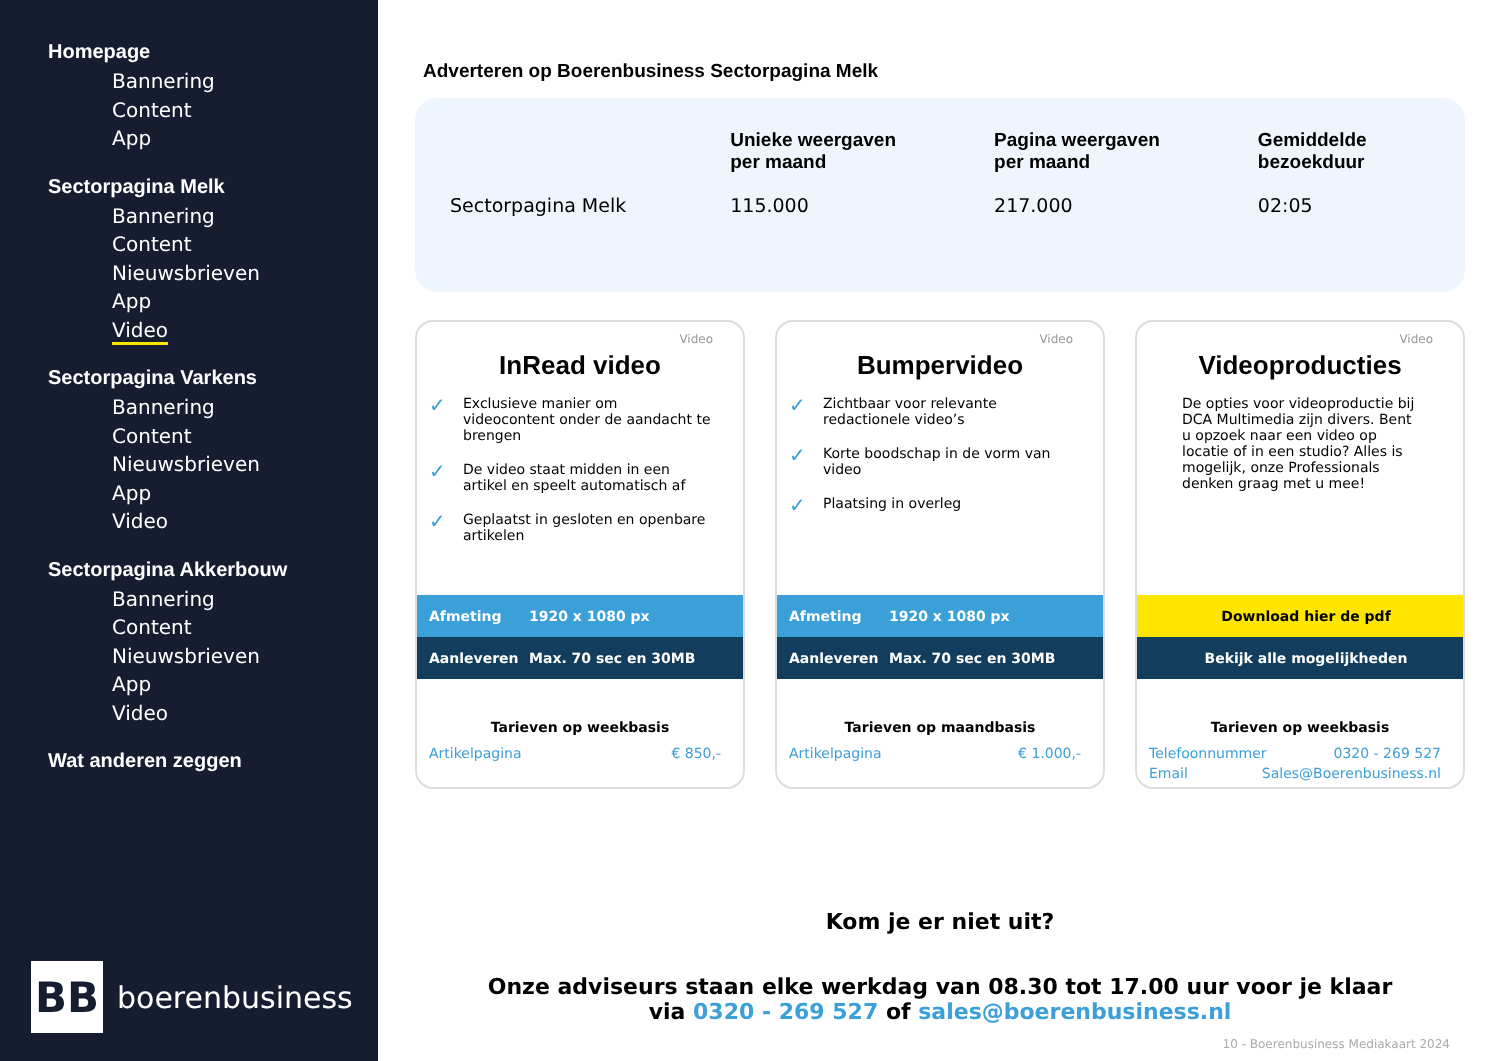Homepage
Bannering
Content
App
Sectorpagina Melk
Bannering
Content
Nieuwsbrieven
App
Video
Sectorpagina Varkens
Bannering
Content
Nieuwsbrieven
App
Video
Sectorpagina Akkerbouw
Bannering
Content
Nieuwsbrieven
App
Video
Wat anderen zeggen
BB
boerenbusiness
Adverteren op Boerenbusiness Sectorpagina Melk
| | Unieke weergaven per maand | Pagina weergaven per maand | Gemiddelde bezoekduur |
| --- | --- | --- | --- |
| Sectorpagina Melk | 115.000 | 217.000 | 02:05 |
Video
InRead video
✓ Exclusieve manier om videocontent onder de aandacht te brengen
✓ De video staat midden in een artikel en speelt automatisch af
✓ Geplaatst in gesloten en openbare artikelen
Afmeting 1920 x 1080 px
Aanleveren Max. 70 sec en 30MB
Tarieven op weekbasis
Artikelpagina € 850,-
Video
Bumpervideo
✓ Zichtbaar voor relevante redactionele video’s
✓ Korte boodschap in de vorm van video
✓ Plaatsing in overleg
Afmeting 1920 x 1080 px
Aanleveren Max. 70 sec en 30MB
Tarieven op maandbasis
Artikelpagina € 1.000,-
Video
Videoproducties
De opties voor videoproductie bij DCA Multimedia zijn divers. Bent u opzoek naar een video op locatie of in een studio? Alles is mogelijk, onze Professionals denken graag met u mee!
Download hier de pdf
Bekijk alle mogelijkheden
Tarieven op weekbasis
Telefoonnummer 0320 - 269 527
Email Sales@Boerenbusiness.nl
Kom je er niet uit?
Onze adviseurs staan elke werkdag van 08.30 tot 17.00 uur voor je klaar
via 0320 - 269 527 of sales@boerenbusiness.nl
10 - Boerenbusiness Mediakaart 2024